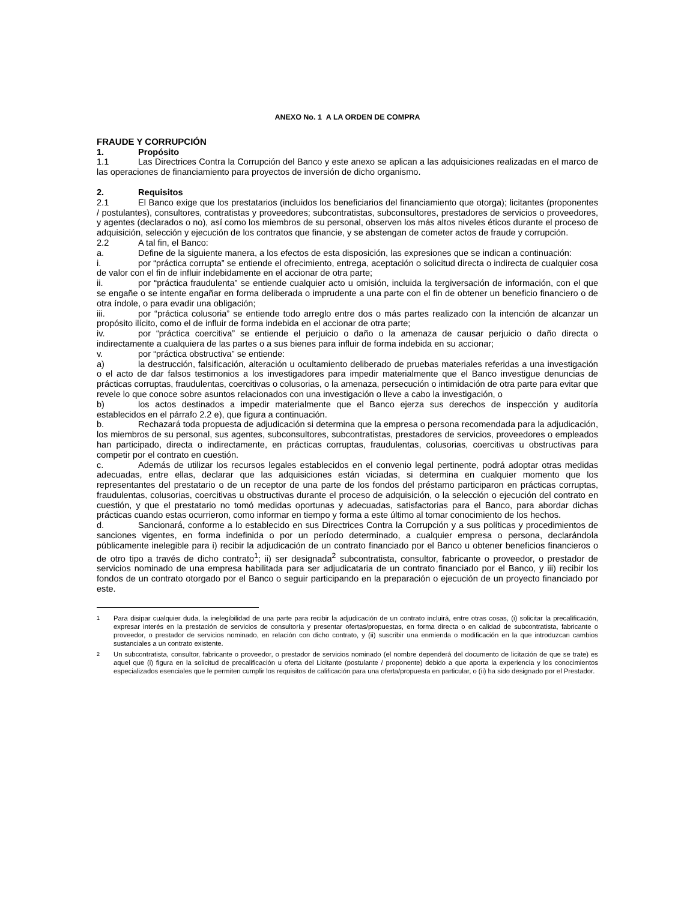ANEXO No. 1 A LA ORDEN DE COMPRA
FRAUDE Y CORRUPCIÓN
1. Propósito
1.1 Las Directrices Contra la Corrupción del Banco y este anexo se aplican a las adquisiciones realizadas en el marco de las operaciones de financiamiento para proyectos de inversión de dicho organismo.
2. Requisitos
2.1 El Banco exige que los prestatarios (incluidos los beneficiarios del financiamiento que otorga); licitantes (proponentes / postulantes), consultores, contratistas y proveedores; subcontratistas, subconsultores, prestadores de servicios o proveedores, y agentes (declarados o no), así como los miembros de su personal, observen los más altos niveles éticos durante el proceso de adquisición, selección y ejecución de los contratos que financie, y se abstengan de cometer actos de fraude y corrupción.
2.2 A tal fin, el Banco:
a. Define de la siguiente manera, a los efectos de esta disposición, las expresiones que se indican a continuación:
i. por “práctica corrupta” se entiende el ofrecimiento, entrega, aceptación o solicitud directa o indirecta de cualquier cosa de valor con el fin de influir indebidamente en el accionar de otra parte;
ii. por “práctica fraudulenta” se entiende cualquier acto u omisión, incluida la tergiversación de información, con el que se engañe o se intente engañar en forma deliberada o imprudente a una parte con el fin de obtener un beneficio financiero o de otra índole, o para evadir una obligación;
iii. por “práctica colusoria” se entiende todo arreglo entre dos o más partes realizado con la intención de alcanzar un propósito ilícito, como el de influir de forma indebida en el accionar de otra parte;
iv. por “práctica coercitiva” se entiende el perjuicio o daño o la amenaza de causar perjuicio o daño directa o indirectamente a cualquiera de las partes o a sus bienes para influir de forma indebida en su accionar;
v. por “práctica obstructiva” se entiende:
a) la destrucción, falsificación, alteración u ocultamiento deliberado de pruebas materiales referidas a una investigación o el acto de dar falsos testimonios a los investigadores para impedir materialmente que el Banco investigue denuncias de prácticas corruptas, fraudulentas, coercitivas o colusorias, o la amenaza, persecución o intimidación de otra parte para evitar que revele lo que conoce sobre asuntos relacionados con una investigación o lleve a cabo la investigación, o
b) los actos destinados a impedir materialmente que el Banco ejerza sus derechos de inspección y auditoría establecidos en el párrafo 2.2 e), que figura a continuación.
b. Rechazará toda propuesta de adjudicación si determina que la empresa o persona recomendada para la adjudicación, los miembros de su personal, sus agentes, subconsultores, subcontratistas, prestadores de servicios, proveedores o empleados han participado, directa o indirectamente, en prácticas corruptas, fraudulentas, colusorias, coercitivas u obstructivas para competir por el contrato en cuestión.
c. Además de utilizar los recursos legales establecidos en el convenio legal pertinente, podrá adoptar otras medidas adecuadas, entre ellas, declarar que las adquisiciones están viciadas, si determina en cualquier momento que los representantes del prestatario o de un receptor de una parte de los fondos del préstamo participaron en prácticas corruptas, fraudulentas, colusorias, coercitivas u obstructivas durante el proceso de adquisición, o la selección o ejecución del contrato en cuestión, y que el prestatario no tomó medidas oportunas y adecuadas, satisfactorias para el Banco, para abordar dichas prácticas cuando estas ocurrieron, como informar en tiempo y forma a este último al tomar conocimiento de los hechos.
d. Sancionará, conforme a lo establecido en sus Directrices Contra la Corrupción y a sus políticas y procedimientos de sanciones vigentes, en forma indefinida o por un período determinado, a cualquier empresa o persona, declarándola públicamente inelegible para i) recibir la adjudicación de un contrato financiado por el Banco u obtener beneficios financieros o de otro tipo a través de dicho contrato<sup>1</sup>; ii) ser designada<sup>2</sup> subcontratista, consultor, fabricante o proveedor, o prestador de servicios nominado de una empresa habilitada para ser adjudicataria de un contrato financiado por el Banco, y iii) recibir los fondos de un contrato otorgado por el Banco o seguir participando en la preparación o ejecución de un proyecto financiado por este.
1 Para disipar cualquier duda, la inelegibilidad de una parte para recibir la adjudicación de un contrato incluirá, entre otras cosas, (i) solicitar la precalificación, expresar interés en la prestación de servicios de consultoría y presentar ofertas/propuestas, en forma directa o en calidad de subcontratista, fabricante o proveedor, o prestador de servicios nominado, en relación con dicho contrato, y (ii) suscribir una enmienda o modificación en la que introduzcan cambios sustanciales a un contrato existente.
2 Un subcontratista, consultor, fabricante o proveedor, o prestador de servicios nominado (el nombre dependerá del documento de licitación de que se trate) es aquel que (i) figura en la solicitud de precalificación u oferta del Licitante (postulante / proponente) debido a que aporta la experiencia y los conocimientos especializados esenciales que le permiten cumplir los requisitos de calificación para una oferta/propuesta en particular, o (ii) ha sido designado por el Prestador.